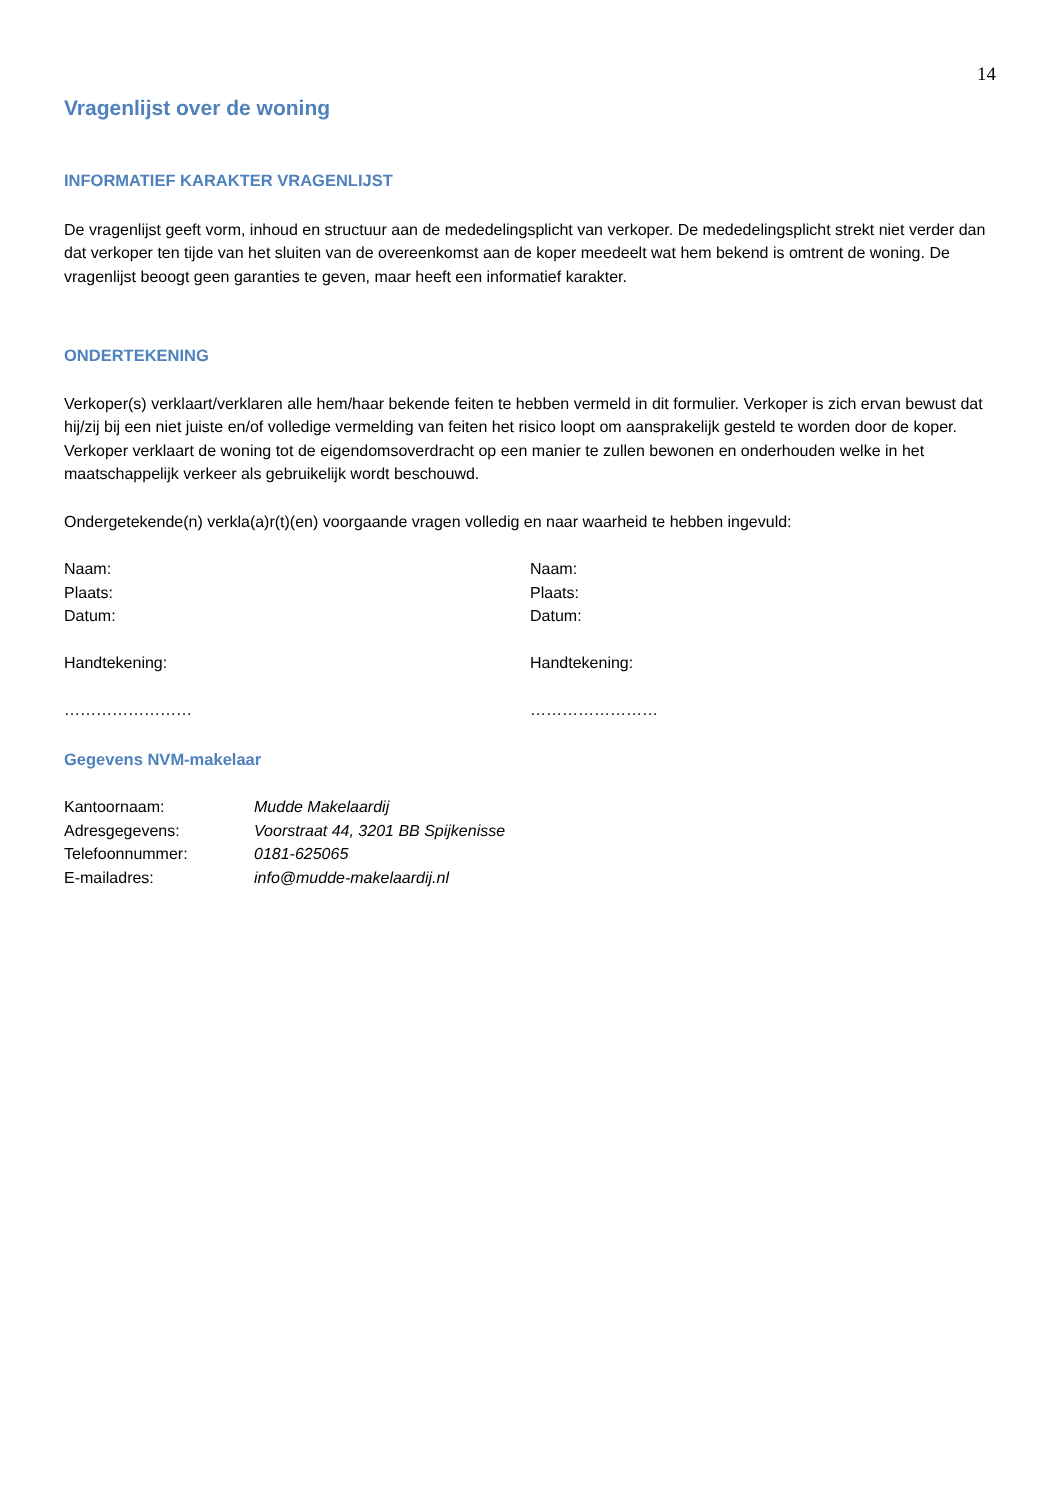14
Vragenlijst over de woning
INFORMATIEF KARAKTER VRAGENLIJST
De vragenlijst geeft vorm, inhoud en structuur aan de mededelingsplicht van verkoper. De mededelingsplicht strekt niet verder dan dat verkoper ten tijde van het sluiten van de overeenkomst aan de koper meedeelt wat hem bekend is omtrent de woning. De vragenlijst beoogt geen garanties te geven, maar heeft een informatief karakter.
ONDERTEKENING
Verkoper(s) verklaart/verklaren alle hem/haar bekende feiten te hebben vermeld in dit formulier. Verkoper is zich ervan bewust dat hij/zij bij een niet juiste en/of volledige vermelding van feiten het risico loopt om aansprakelijk gesteld te worden door de koper. Verkoper verklaart de woning tot de eigendomsoverdracht op een manier te zullen bewonen en onderhouden welke in het maatschappelijk verkeer als gebruikelijk wordt beschouwd.
Ondergetekende(n) verkla(a)r(t)(en) voorgaande vragen volledig en naar waarheid te hebben ingevuld:
Naam:
Plaats:
Datum:
Handtekening:
……………………
Naam:
Plaats:
Datum:
Handtekening:
……………………
Gegevens NVM-makelaar
| Kantoornaam: | Mudde Makelaardij |
| Adresgegevens: | Voorstraat 44, 3201 BB Spijkenisse |
| Telefoonnummer: | 0181-625065 |
| E-mailadres: | info@mudde-makelaardij.nl |